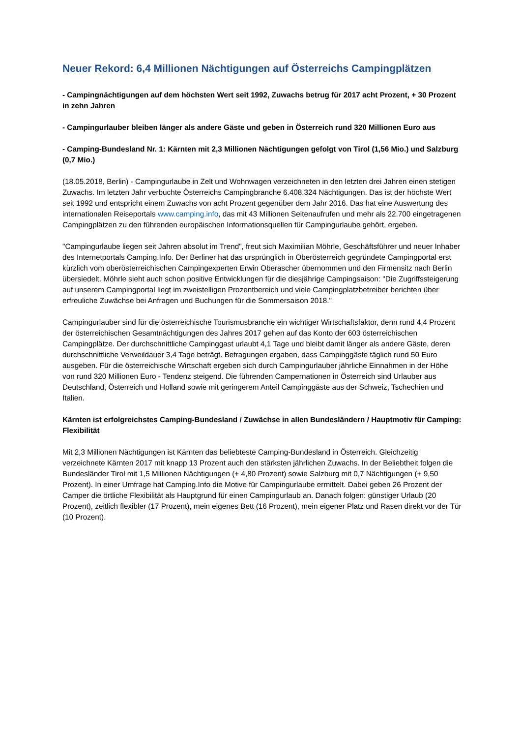Neuer Rekord: 6,4 Millionen Nächtigungen auf Österreichs Campingplätzen
- Campingnächtigungen auf dem höchsten Wert seit 1992, Zuwachs betrug für 2017 acht Prozent, + 30 Prozent in zehn Jahren
- Campingurlauber bleiben länger als andere Gäste und geben in Österreich rund 320 Millionen Euro aus
- Camping-Bundesland Nr. 1: Kärnten mit 2,3 Millionen Nächtigungen gefolgt von Tirol (1,56 Mio.) und Salzburg (0,7 Mio.)
(18.05.2018, Berlin) - Campingurlaube in Zelt und Wohnwagen verzeichneten in den letzten drei Jahren einen stetigen Zuwachs. Im letzten Jahr verbuchte Österreichs Campingbranche 6.408.324 Nächtigungen. Das ist der höchste Wert seit 1992 und entspricht einem Zuwachs von acht Prozent gegenüber dem Jahr 2016. Das hat eine Auswertung des internationalen Reiseportals www.camping.info, das mit 43 Millionen Seitenaufrufen und mehr als 22.700 eingetragenen Campingplätzen zu den führenden europäischen Informationsquellen für Campingurlaube gehört, ergeben.
"Campingurlaube liegen seit Jahren absolut im Trend", freut sich Maximilian Möhrle, Geschäftsführer und neuer Inhaber des Internetportals Camping.Info. Der Berliner hat das ursprünglich in Oberösterreich gegründete Campingportal erst kürzlich vom oberösterreichischen Campingexperten Erwin Oberascher übernommen und den Firmensitz nach Berlin übersiedelt. Möhrle sieht auch schon positive Entwicklungen für die diesjährige Campingsaison: "Die Zugriffssteigerung auf unserem Campingportal liegt im zweistelligen Prozentbereich und viele Campingplatzbetreiber berichten über erfreuliche Zuwächse bei Anfragen und Buchungen für die Sommersaison 2018."
Campingurlauber sind für die österreichische Tourismusbranche ein wichtiger Wirtschaftsfaktor, denn rund 4,4 Prozent der österreichischen Gesamtnächtigungen des Jahres 2017 gehen auf das Konto der 603 österreichischen Campingplätze. Der durchschnittliche Campinggast urlaubt 4,1 Tage und bleibt damit länger als andere Gäste, deren durchschnittliche Verweildauer 3,4 Tage beträgt. Befragungen ergaben, dass Campinggäste täglich rund 50 Euro ausgeben. Für die österreichische Wirtschaft ergeben sich durch Campingurlauber jährliche Einnahmen in der Höhe von rund 320 Millionen Euro - Tendenz steigend. Die führenden Campernationen in Österreich sind Urlauber aus Deutschland, Österreich und Holland sowie mit geringerem Anteil Campinggäste aus der Schweiz, Tschechien und Italien.
Kärnten ist erfolgreichstes Camping-Bundesland / Zuwächse in allen Bundesländern / Hauptmotiv für Camping: Flexibilität
Mit 2,3 Millionen Nächtigungen ist Kärnten das beliebteste Camping-Bundesland in Österreich. Gleichzeitig verzeichnete Kärnten 2017 mit knapp 13 Prozent auch den stärksten jährlichen Zuwachs. In der Beliebtheit folgen die Bundesländer Tirol mit 1,5 Millionen Nächtigungen (+ 4,80 Prozent) sowie Salzburg mit 0,7 Nächtigungen (+ 9,50 Prozent). In einer Umfrage hat Camping.Info die Motive für Campingurlaube ermittelt. Dabei geben 26 Prozent der Camper die örtliche Flexibilität als Hauptgrund für einen Campingurlaub an. Danach folgen: günstiger Urlaub (20 Prozent), zeitlich flexibler (17 Prozent), mein eigenes Bett (16 Prozent), mein eigener Platz und Rasen direkt vor der Tür (10 Prozent).